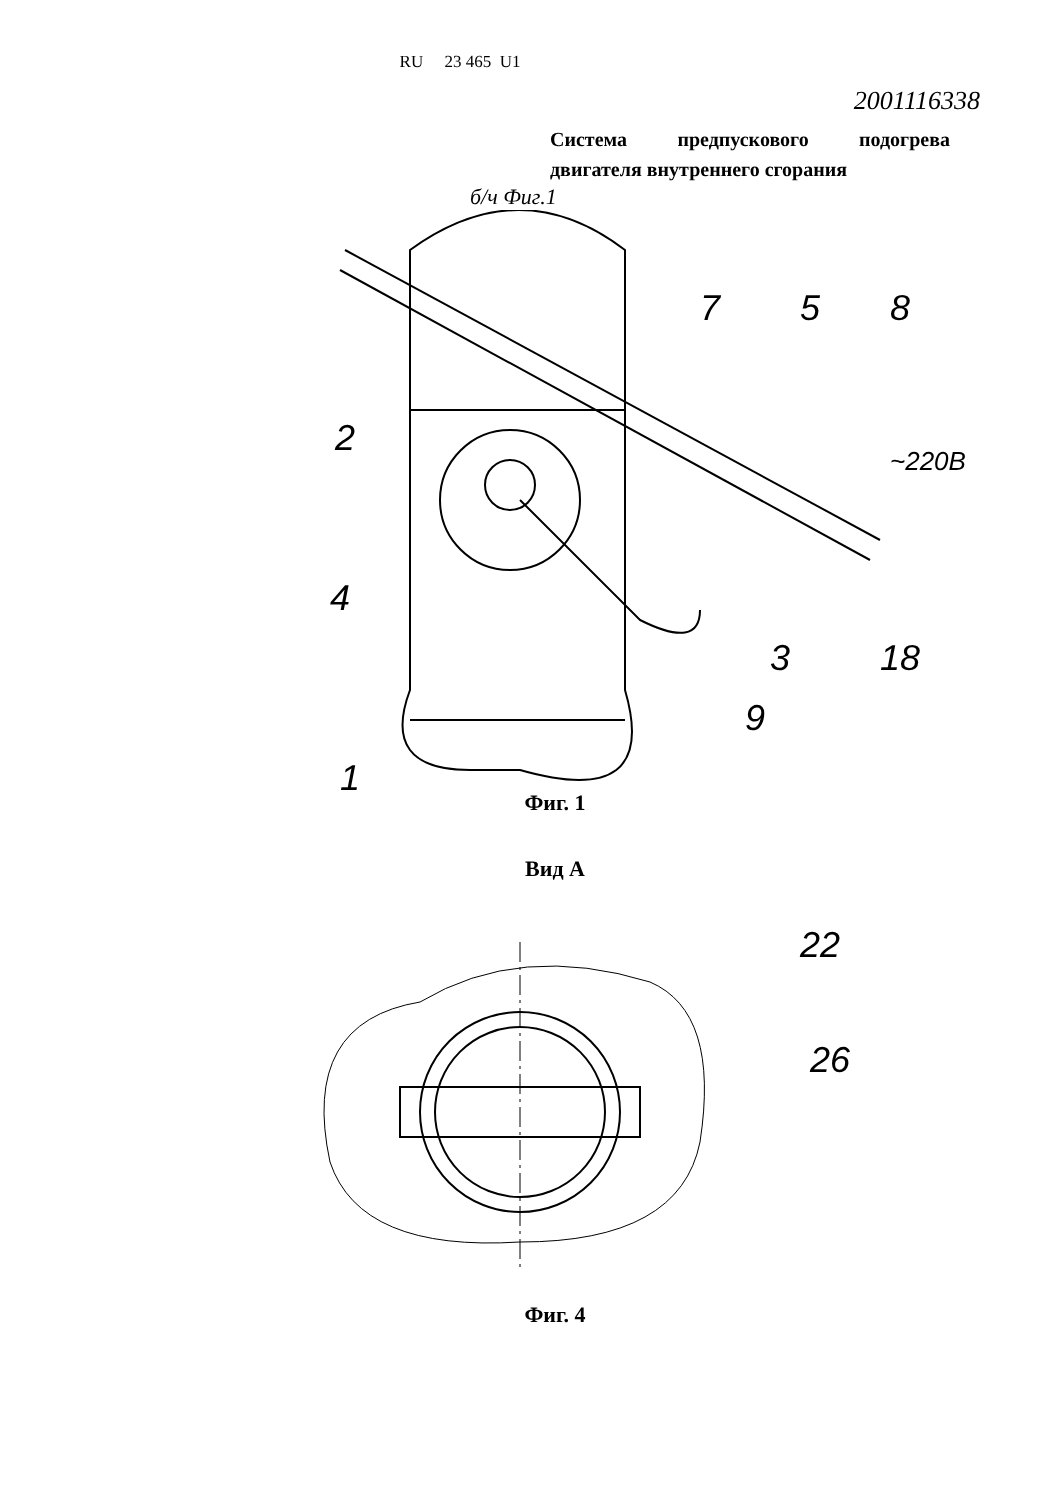RU 23 465 U1
2001116338
Система предпускового подогрева двигателя внутреннего сгорания
б/ч Фиг.1
2
4
1
7
5
8
3
18
9
~220В
Фиг. 1
Вид А
22
26
Фиг. 4